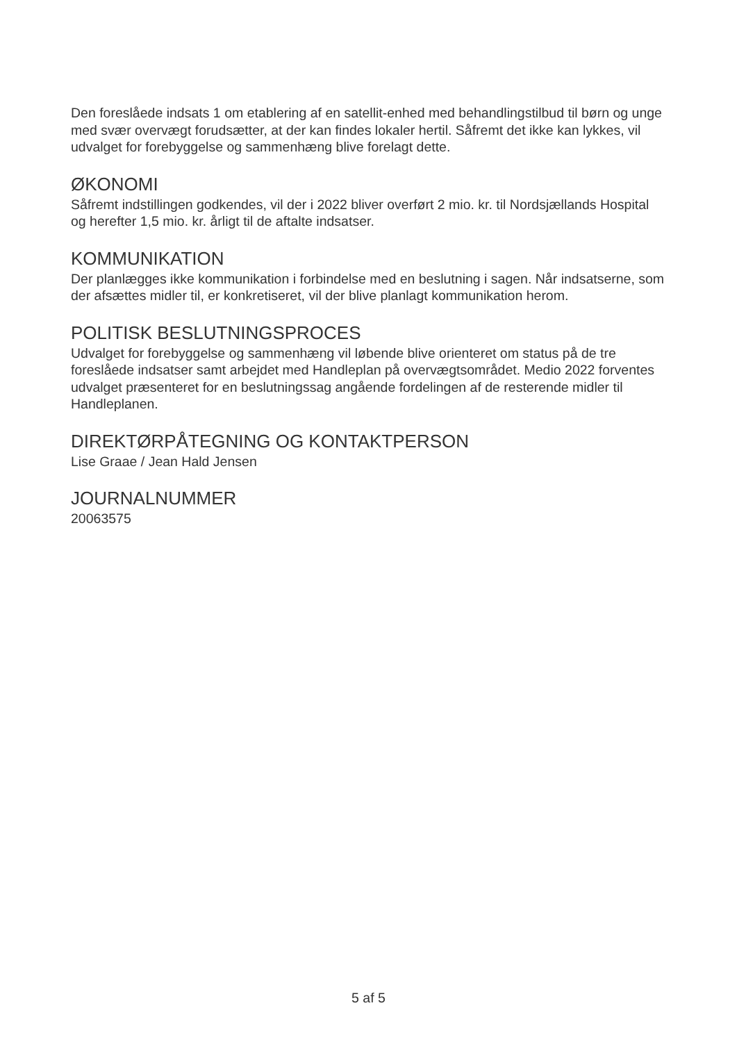Den foreslåede indsats 1 om etablering af en satellit-enhed med behandlingstilbud til børn og unge med svær overvægt forudsætter, at der kan findes lokaler hertil. Såfremt det ikke kan lykkes, vil udvalget for forebyggelse og sammenhæng blive forelagt dette.
ØKONOMI
Såfremt indstillingen godkendes, vil der i 2022 bliver overført 2 mio. kr. til Nordsjællands Hospital og herefter 1,5 mio. kr. årligt til de aftalte indsatser.
KOMMUNIKATION
Der planlægges ikke kommunikation i forbindelse med en beslutning i sagen. Når indsatserne, som der afsættes midler til, er konkretiseret, vil der blive planlagt kommunikation herom.
POLITISK BESLUTNINGSPROCES
Udvalget for forebyggelse og sammenhæng vil løbende blive orienteret om status på de tre foreslåede indsatser samt arbejdet med Handleplan på overvægtsområdet. Medio 2022 forventes udvalget præsenteret for en beslutningssag angående fordelingen af de resterende midler til Handleplanen.
DIREKTØRPÅTEGNING OG KONTAKTPERSON
Lise Graae / Jean Hald Jensen
JOURNALNUMMER
20063575
5 af 5